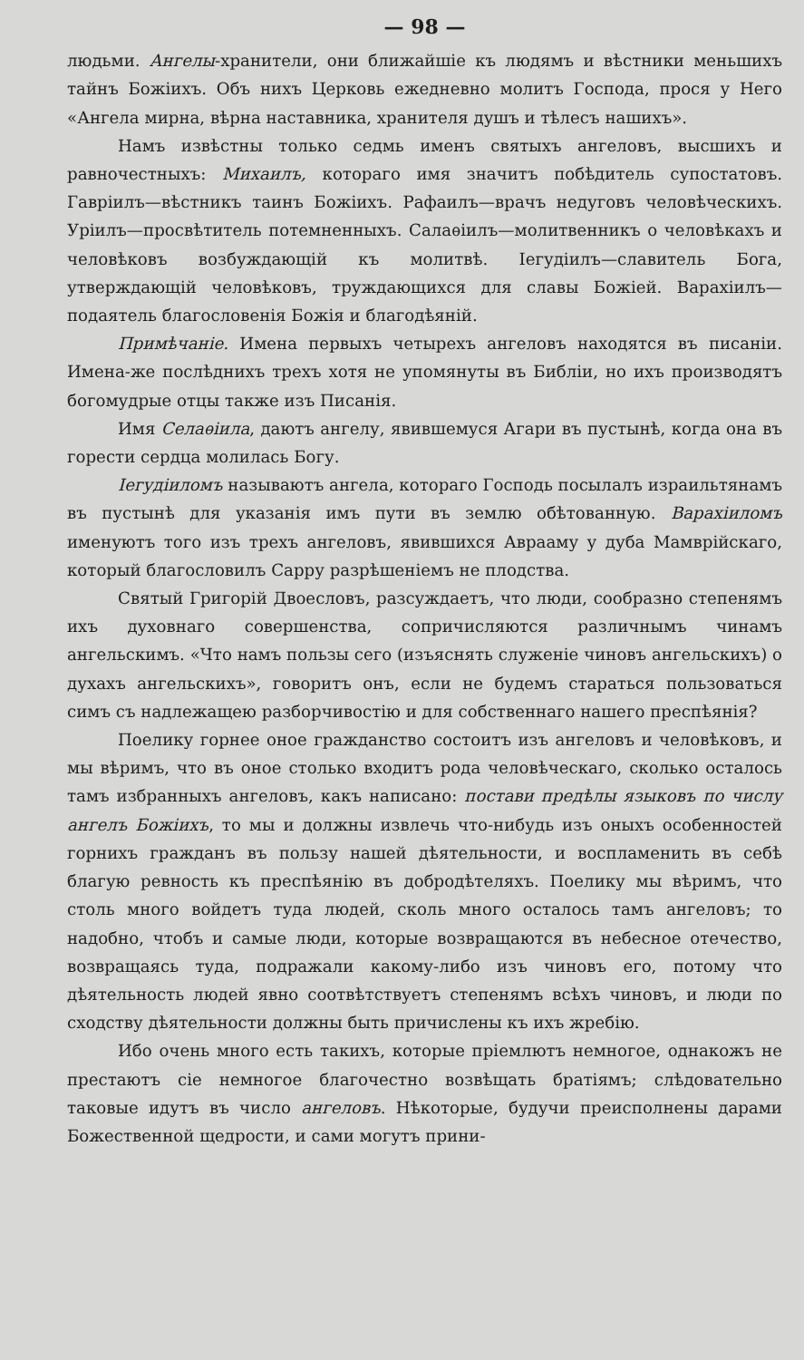— 98 —
людьми. Ангелы-хранители, они ближайшіе къ людямъ и вѣстники меньшихъ тайнъ Божіихъ. Объ нихъ Церковь ежедневно молитъ Господа, прося у Него «Ангела мирна, вѣрна наставника, хранителя душъ и тѣлесъ нашихъ».
Намъ извѣстны только седмь именъ святыхъ ангеловъ, высшихъ и равночестныхъ: Михаилъ, котораго имя значитъ побѣдитель супостатовъ. Гавріилъ—вѣстникъ таинъ Божіихъ. Рафаилъ—врачъ недуговъ человѣческихъ. Уріилъ—просвѣтитель потемненныхъ. Салаѳіилъ—молитвенникъ о человѣкахъ и человѣковъ возбуждающій къ молитвѣ. Іегудіилъ—славитель Бога, утверждающій человѣковъ, труждающихся для славы Божіей. Варахіилъ—подаятель благословенія Божія и благодѣяній.
Примѣчаніе. Имена первыхъ четырехъ ангеловъ находятся въ писаніи. Имена-же послѣднихъ трехъ хотя не упомянуты въ Библіи, но ихъ производятъ богомудрые отцы также изъ Писанія.
Имя Селаѳіила, даютъ ангелу, явившемуся Агари въ пустынѣ, когда она въ горести сердца молилась Богу.
Іегудіиломъ называютъ ангела, котораго Господь посылалъ израильтянамъ въ пустынѣ для указанія имъ пути въ землю обѣтованную. Варахіиломъ именуютъ того изъ трехъ ангеловъ, явившихся Аврааму у дуба Мамврійскаго, который благословилъ Сарру разрѣшеніемъ не плодства.
Святый Григорій Двоесловъ, разсуждаетъ, что люди, сообразно степенямъ ихъ духовнаго совершенства, сопричисляются различнымъ чинамъ ангельскимъ. «Что намъ пользы сего (изъяснять служеніе чиновъ ангельскихъ) о духахъ ангельскихъ», говоритъ онъ, если не будемъ стараться пользоваться симъ съ надлежащею разборчивостію и для собственнаго нашего преспѣянія?
Поелику горнее оное гражданство состоитъ изъ ангеловъ и человѣковъ, и мы вѣримъ, что въ оное столько входитъ рода человѣческаго, сколько осталось тамъ избранныхъ ангеловъ, какъ написано: постави предѣлы языковъ по числу ангелъ Божіихъ, то мы и должны извлечь что-нибудь изъ оныхъ особенностей горнихъ гражданъ въ пользу нашей дѣятельности, и воспламенить въ себѣ благую ревность къ преспѣянію въ добродѣтеляхъ. Поелику мы вѣримъ, что столь много войдетъ туда людей, сколь много осталось тамъ ангеловъ; то надобно, чтобъ и самые люди, которые возвращаются въ небесное отечество, возвращаясь туда, подражали какому-либо изъ чиновъ его, потому что дѣятельность людей явно соотвѣтствуетъ степенямъ всѣхъ чиновъ, и люди по сходству дѣятельности должны быть причислены къ ихъ жребію.
Ибо очень много есть такихъ, которые пріемлютъ немногое, однакожъ не престаютъ сіе немногое благочестно возвѣщать братіямъ; слѣдовательно таковые идутъ въ число ангеловъ. Нѣкоторые, будучи преисполнены дарами Божественной щедрости, и сами могутъ прини-